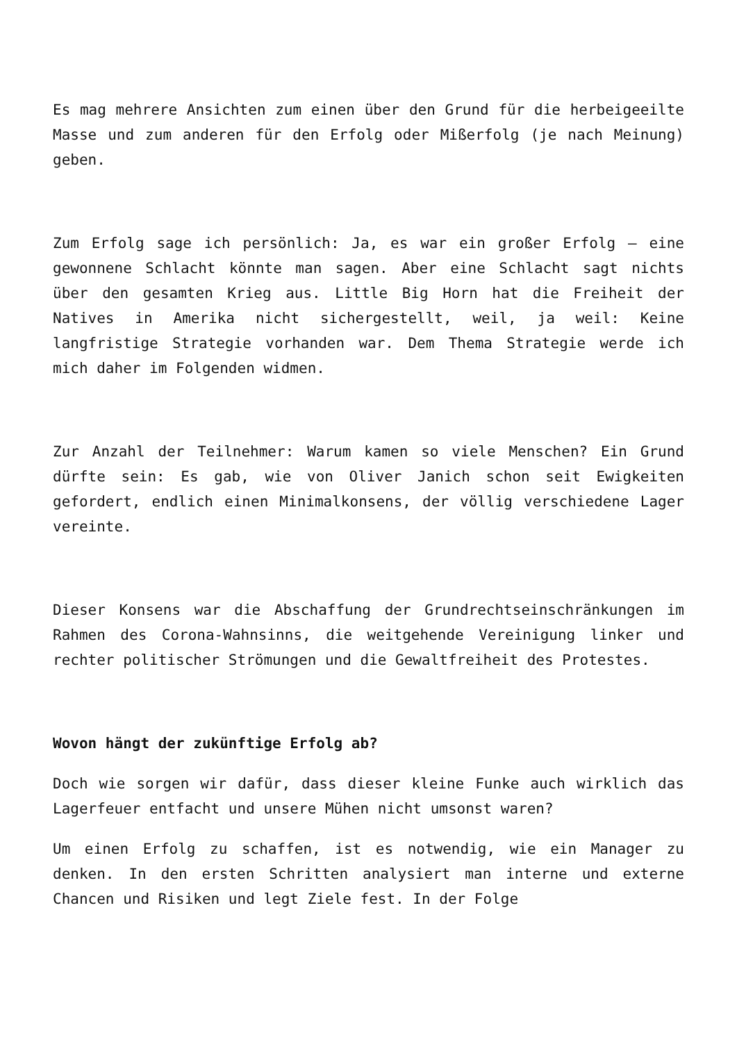Es mag mehrere Ansichten zum einen über den Grund für die herbeigeeilte Masse und zum anderen für den Erfolg oder Mißerfolg (je nach Meinung) geben.
Zum Erfolg sage ich persönlich: Ja, es war ein großer Erfolg – eine gewonnene Schlacht könnte man sagen. Aber eine Schlacht sagt nichts über den gesamten Krieg aus. Little Big Horn hat die Freiheit der Natives in Amerika nicht sichergestellt, weil, ja weil: Keine langfristige Strategie vorhanden war. Dem Thema Strategie werde ich mich daher im Folgenden widmen.
Zur Anzahl der Teilnehmer: Warum kamen so viele Menschen? Ein Grund dürfte sein: Es gab, wie von Oliver Janich schon seit Ewigkeiten gefordert, endlich einen Minimalkonsens, der völlig verschiedene Lager vereinte.
Dieser Konsens war die Abschaffung der Grundrechtseinschränkungen im Rahmen des Corona-Wahnsinns, die weitgehende Vereinigung linker und rechter politischer Strömungen und die Gewaltfreiheit des Protestes.
Wovon hängt der zukünftige Erfolg ab?
Doch wie sorgen wir dafür, dass dieser kleine Funke auch wirklich das Lagerfeuer entfacht und unsere Mühen nicht umsonst waren?
Um einen Erfolg zu schaffen, ist es notwendig, wie ein Manager zu denken. In den ersten Schritten analysiert man interne und externe Chancen und Risiken und legt Ziele fest. In der Folge